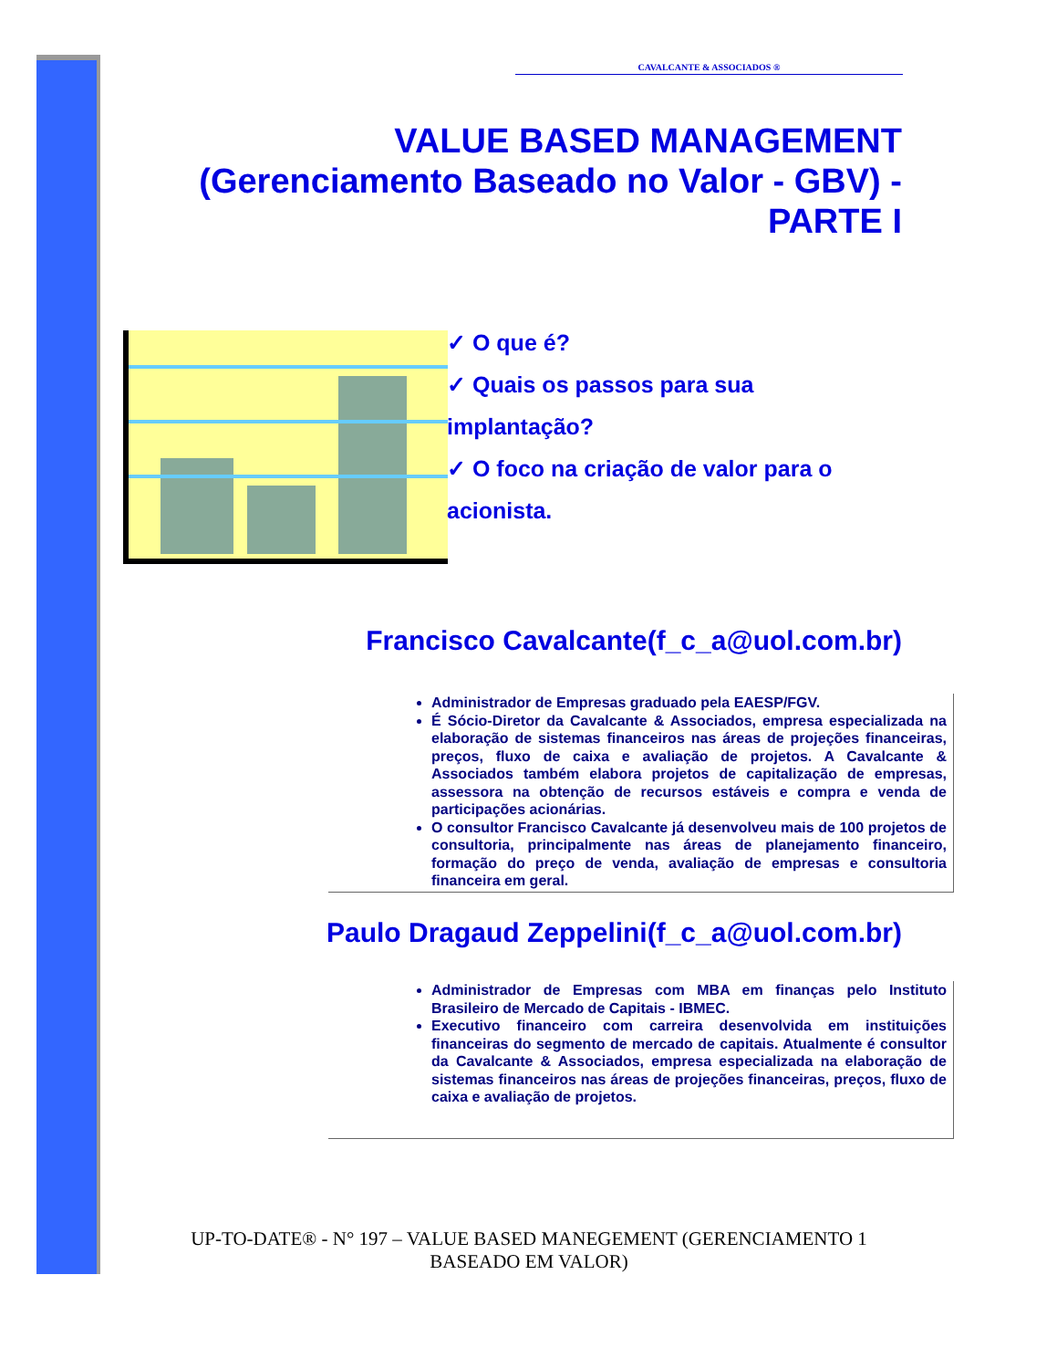CAVALCANTE & ASSOCIADOS ®
VALUE BASED MANAGEMENT
(Gerenciamento Baseado no Valor - GBV) -
PARTE I
✓ O que é?
✓ Quais os passos para sua
implantação?
✓ O foco na criação de valor para o
acionista.
Francisco Cavalcante(f_c_a@uol.com.br)
Administrador de Empresas graduado pela EAESP/FGV.
É Sócio-Diretor da Cavalcante & Associados, empresa especializada na elaboração de sistemas financeiros nas áreas de projeções financeiras, preços, fluxo de caixa e avaliação de projetos. A Cavalcante & Associados também elabora projetos de capitalização de empresas, assessora na obtenção de recursos estáveis e compra e venda de participações acionárias.
O consultor Francisco Cavalcante já desenvolveu mais de 100 projetos de consultoria, principalmente nas áreas de planejamento financeiro, formação do preço de venda, avaliação de empresas e consultoria financeira em geral.
Paulo Dragaud Zeppelini(f_c_a@uol.com.br)
Administrador de Empresas com MBA em finanças pelo Instituto Brasileiro de Mercado de Capitais - IBMEC.
Executivo financeiro com carreira desenvolvida em instituições financeiras do segmento de mercado de capitais. Atualmente é consultor da Cavalcante & Associados, empresa especializada na elaboração de sistemas financeiros nas áreas de projeções financeiras, preços, fluxo de caixa e avaliação de projetos.
UP-TO-DATE® - N° 197 – VALUE BASED MANEGEMENT (GERENCIAMENTO 1
BASEADO EM VALOR)